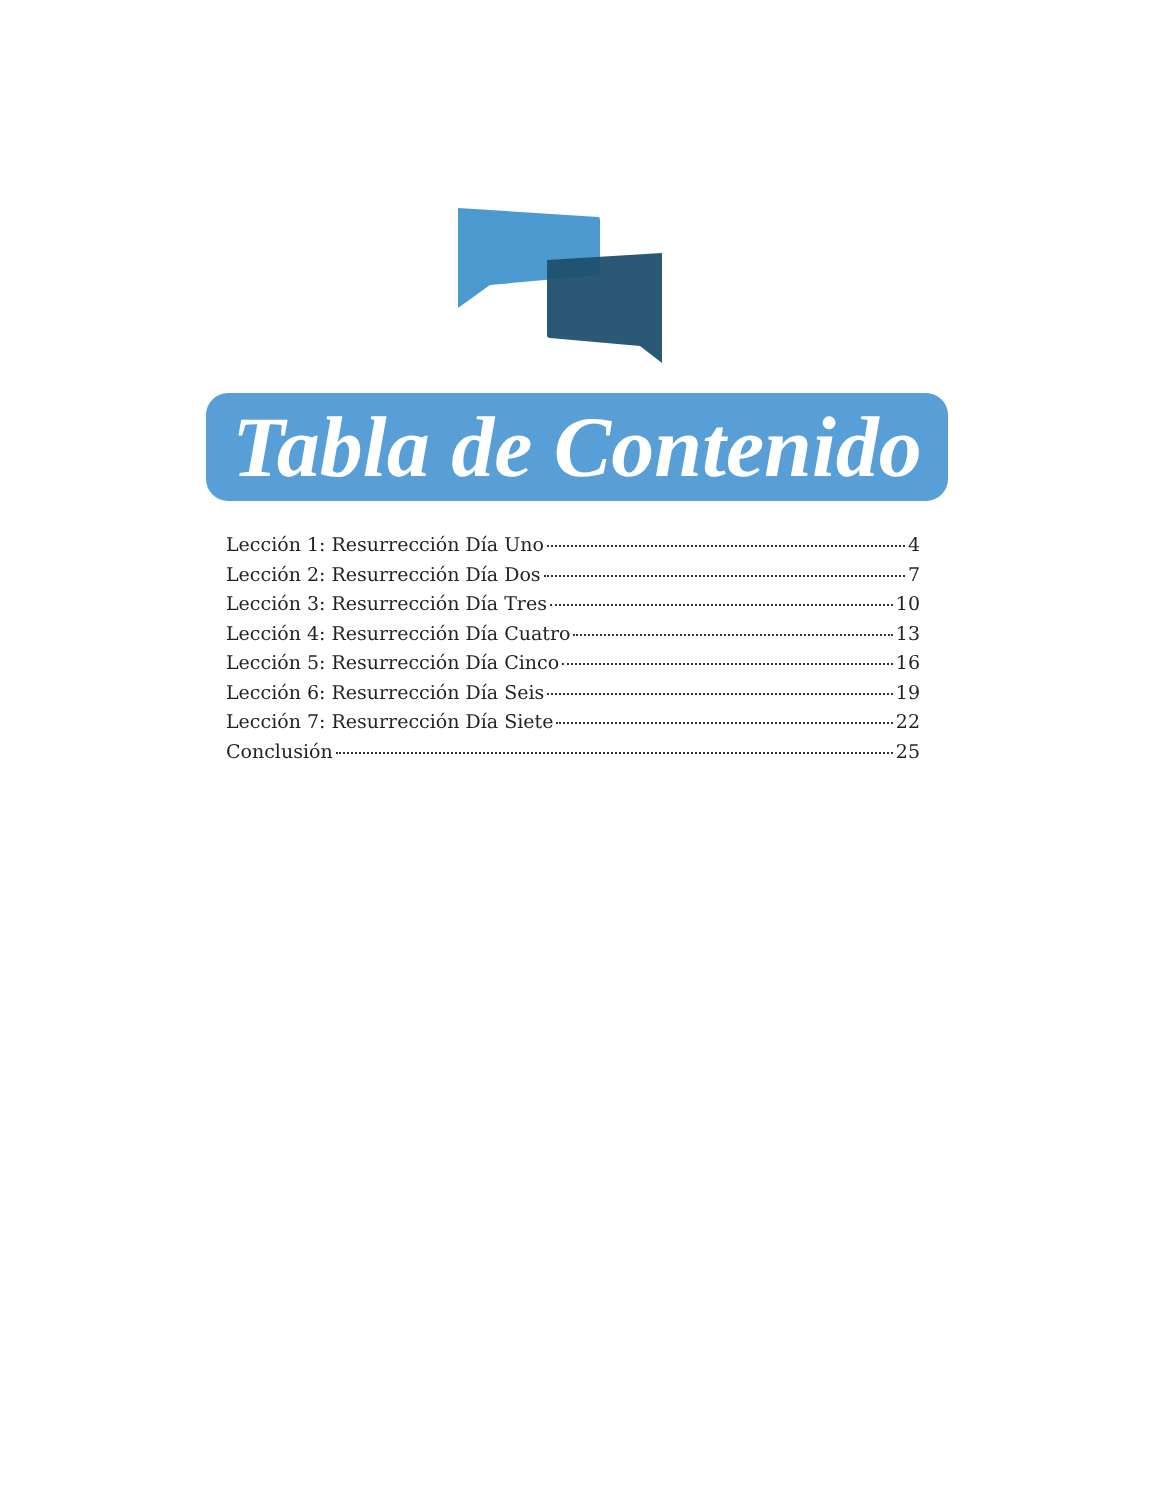Tabla de Contenido
Lección 1: Resurrección Día Uno 4
Lección 2: Resurrección Día Dos 7
Lección 3: Resurrección Día Tres 10
Lección 4: Resurrección Día Cuatro 13
Lección 5: Resurrección Día Cinco 16
Lección 6: Resurrección Día Seis 19
Lección 7: Resurrección Día Siete 22
Conclusión 25